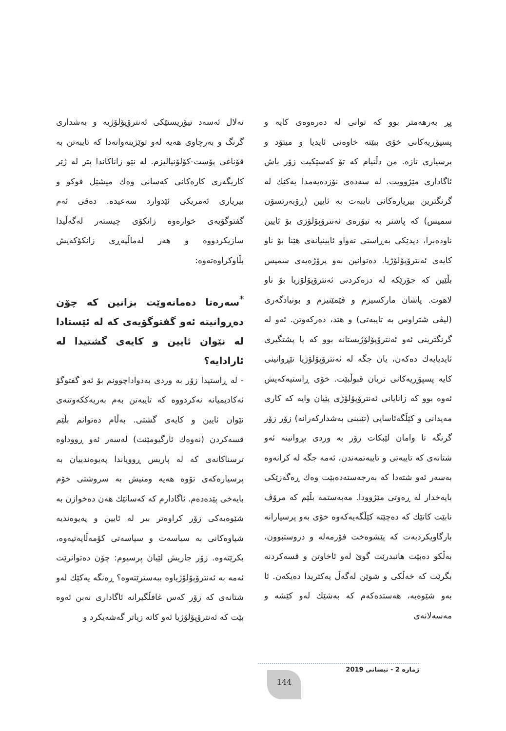تەلال ئەسەد تیۆریستێکی ئەنترۆپۆلۆژیە و بەشداری گرنگ و بەرچاوی هەیە لەو توێژینەوانەدا کە تایبەتن بە قۆناغی پۆست-کۆلۆنیالیزم. لە نێو زاناکاندا پتر لە ژێر کاریگەری کارەکانی کەسانی وەك میشێل فوکو و بیریاری ئەمریکی ئێدوارد سەعیدە. دەقی ئەم گفتوگۆیەی خوارەوە زانکۆی چیستەر لەگەڵیدا سازیکردووە و هەر لەماڵپەڕی زانکۆکەیش بڵاوکراوەتەوە:
<sup>*</sup> سەرەتا دەمانەوێت بزانین کە چۆن دەڕوانیتە ئەو گفتوگۆیەی کە لە ئێستادا لە نێوان ئایین و کایەی گشتیدا لە ئارادایە؟
- لە ڕاستیدا زۆر بە وردی بەدواداچوونم بۆ ئەو گفتوگۆ ئەکادیمیانە نەکردووە کە تایبەتن بەم بەریەککەوتنەی نێوان ئایین و کایەی گشتی. بەڵام دەتوانم بڵێم قسەکردن (نەوەك ئارگیومێنت) لەسەر ئەو ڕووداوە ترسناکانەی کە لە پاریس ڕوویاندا پەیوەندییان بە پرسیارەکەی تۆوە هەیە ومنیش بە سروشتی خۆم بایەخی پێدەدەم. ئاگادارم کە کەسانێك هەن دەخوازن بە شێوەیەکی زۆر کراوەتر بیر لە ئایین و پەیوەندیە شیاوەکانی بە سیاسەت و سیاسەتی کۆمەڵایەتیەوە، بکرێتەوە. زۆر جاریش لێیان پرسیوم: چۆن دەتوانرێت ئەمە بە ئەنترۆپۆلۆژیاوە ببەسترێتەوە؟ ڕەنگە یەکێك لەو شتانەی کە زۆر کەس غافڵگیرانە ئاگاداری نەبن ئەوە بێت کە ئەنترۆپۆلۆژیا ئەو کاتە زیاتر گەشەیکرد و
پڕ بەرهەمتر بوو کە توانی لە دەرەوەی کایە و پسپۆڕیەکانی خۆی ببێتە خاوەنی ئایدیا و میتۆد و پرسیاری تازە. من دڵنیام کە تۆ کەسێکیت زۆر باش ئاگاداری مێژوویت. لە سەدەی نۆزدەیەمدا یەکێك لە گرنگترین بیریارەکانی تایبەت بە ئایین (ڕۆبەرتسۆن سمیس) کە پاشتر بە تیۆرەی ئەنترۆپۆلۆژی بۆ ئایین ناودەبرا، دیدێکی بەڕاستی تەواو ئایینیانەی هێنا بۆ ناو کایەی ئەنترۆپۆلۆژیا. دەتوانین بەو پرۆژەیەی سمیس بڵێین کە جۆرێکە لە دزەکردنی ئەنترۆپۆلۆژیا بۆ ناو لاهوت. پاشان مارکسیزم و فێمێنیزم و بونیادگەری (لیڤی شتراوس بە تایبەتی) و هتد، دەرکەوتن. ئەو لە گرنگترینی ئەو ئەنترۆپۆلۆژیستانە بوو کە یا پشتگیری ئایدیایەك دەکەن، یان جگە لە ئەنترۆپۆلۆژیا تێڕوانینی کایە پسپۆڕیەکانی تریان قبوڵبێت. خۆی ڕاستیەکەیش ئەوە بوو کە زانایانی ئەنترۆپۆلۆژی پێیان وایە کە کاری مەیدانی و کێڵگەئاسایی (تێبینی بەشدارکەرانە) زۆر زۆر گرنگە تا وامان لێبکات زۆر بە وردی بڕوانینە ئەو شتانەی کە تایبەتی و تایبەتمەندن، ئەمە جگە لە کرانەوە بەسەر ئەو شتەدا کە بەرجەستەدەبێت وەك ڕەگەزێکی بایەخدار لە ڕەوتی مێژوودا. مەبەستمە بڵێم کە مرۆڤ نابێت کاتێك کە دەچێتە کێڵگەیەکەوە خۆی بەو پرسیارانە بارگاویکردبەت کە پێشوەخت فۆرمەلە و دروستبوون، بەڵکو دەبێت هانبدرێت گوێ لەو ئاخاوتن و قسەکردنە بگرێت کە خەڵکی و شوێن لەگەڵ یەکتریدا دەیکەن. ئا بەو شێوەیە، هەستدەکەم کە بەشێك لەو کێشە و مەسەلانەی
ژمارە 2 - نیسانی 2019
144